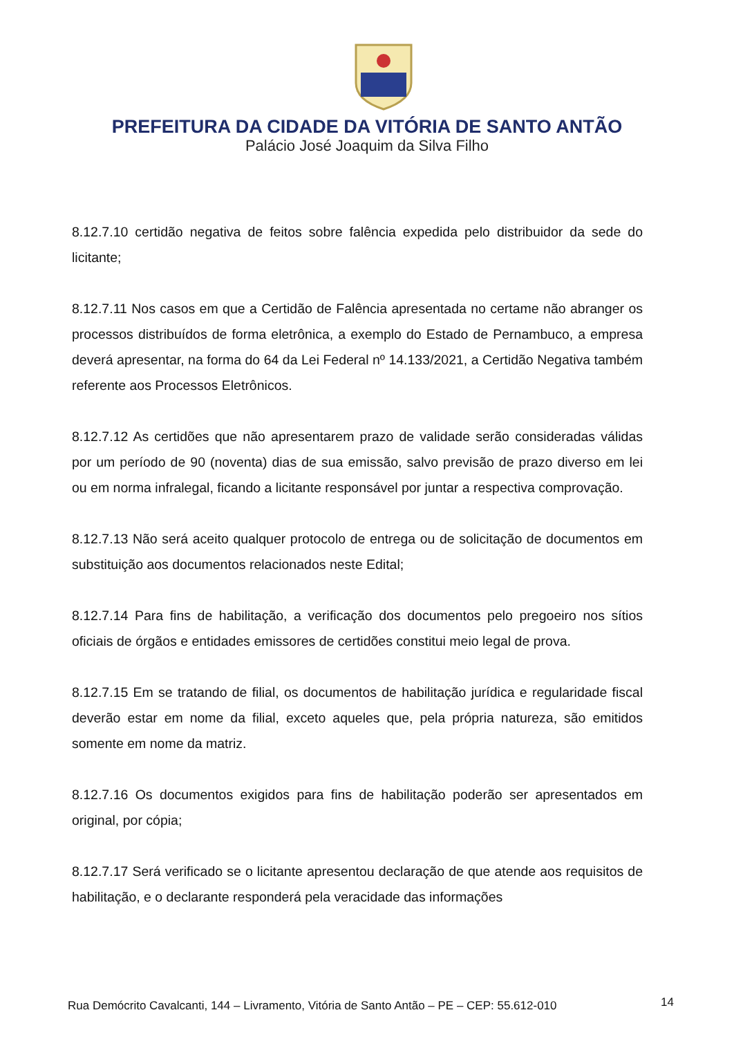PREFEITURA DA CIDADE DA VITÓRIA DE SANTO ANTÃO
Palácio José Joaquim da Silva Filho
8.12.7.10 certidão negativa de feitos sobre falência expedida pelo distribuidor da sede do licitante;
8.12.7.11 Nos casos em que a Certidão de Falência apresentada no certame não abranger os processos distribuídos de forma eletrônica, a exemplo do Estado de Pernambuco, a empresa deverá apresentar, na forma do 64 da Lei Federal nº 14.133/2021, a Certidão Negativa também referente aos Processos Eletrônicos.
8.12.7.12 As certidões que não apresentarem prazo de validade serão consideradas válidas por um período de 90 (noventa) dias de sua emissão, salvo previsão de prazo diverso em lei ou em norma infralegal, ficando a licitante responsável por juntar a respectiva comprovação.
8.12.7.13 Não será aceito qualquer protocolo de entrega ou de solicitação de documentos em substituição aos documentos relacionados neste Edital;
8.12.7.14 Para fins de habilitação, a verificação dos documentos pelo pregoeiro nos sítios oficiais de órgãos e entidades emissores de certidões constitui meio legal de prova.
8.12.7.15 Em se tratando de filial, os documentos de habilitação jurídica e regularidade fiscal deverão estar em nome da filial, exceto aqueles que, pela própria natureza, são emitidos somente em nome da matriz.
8.12.7.16 Os documentos exigidos para fins de habilitação poderão ser apresentados em original, por cópia;
8.12.7.17 Será verificado se o licitante apresentou declaração de que atende aos requisitos de habilitação, e o declarante responderá pela veracidade das informações
Rua Demócrito Cavalcanti, 144 – Livramento, Vitória de Santo Antão – PE – CEP: 55.612-010
14